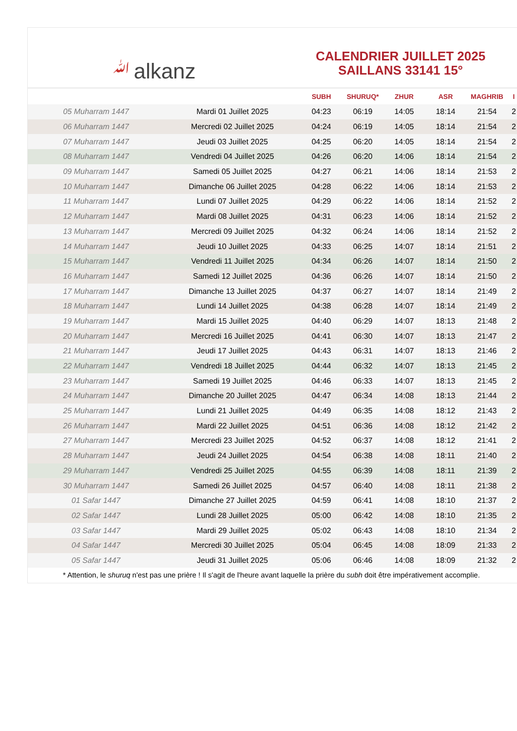ﷲalkanz
CALENDRIER JUILLET 2025
SAILLANS 33141 15°
| | | SUBH | SHURUQ* | ZHUR | ASR | MAGHRIB | I |
| --- | --- | --- | --- | --- | --- | --- | --- |
| 05 Muharram 1447 | Mardi 01 Juillet 2025 | 04:23 | 06:19 | 14:05 | 18:14 | 21:54 | 2 |
| 06 Muharram 1447 | Mercredi 02 Juillet 2025 | 04:24 | 06:19 | 14:05 | 18:14 | 21:54 | 2 |
| 07 Muharram 1447 | Jeudi 03 Juillet 2025 | 04:25 | 06:20 | 14:05 | 18:14 | 21:54 | 2 |
| 08 Muharram 1447 | Vendredi 04 Juillet 2025 | 04:26 | 06:20 | 14:06 | 18:14 | 21:54 | 2 |
| 09 Muharram 1447 | Samedi 05 Juillet 2025 | 04:27 | 06:21 | 14:06 | 18:14 | 21:53 | 2 |
| 10 Muharram 1447 | Dimanche 06 Juillet 2025 | 04:28 | 06:22 | 14:06 | 18:14 | 21:53 | 2 |
| 11 Muharram 1447 | Lundi 07 Juillet 2025 | 04:29 | 06:22 | 14:06 | 18:14 | 21:52 | 2 |
| 12 Muharram 1447 | Mardi 08 Juillet 2025 | 04:31 | 06:23 | 14:06 | 18:14 | 21:52 | 2 |
| 13 Muharram 1447 | Mercredi 09 Juillet 2025 | 04:32 | 06:24 | 14:06 | 18:14 | 21:52 | 2 |
| 14 Muharram 1447 | Jeudi 10 Juillet 2025 | 04:33 | 06:25 | 14:07 | 18:14 | 21:51 | 2 |
| 15 Muharram 1447 | Vendredi 11 Juillet 2025 | 04:34 | 06:26 | 14:07 | 18:14 | 21:50 | 2 |
| 16 Muharram 1447 | Samedi 12 Juillet 2025 | 04:36 | 06:26 | 14:07 | 18:14 | 21:50 | 2 |
| 17 Muharram 1447 | Dimanche 13 Juillet 2025 | 04:37 | 06:27 | 14:07 | 18:14 | 21:49 | 2 |
| 18 Muharram 1447 | Lundi 14 Juillet 2025 | 04:38 | 06:28 | 14:07 | 18:14 | 21:49 | 2 |
| 19 Muharram 1447 | Mardi 15 Juillet 2025 | 04:40 | 06:29 | 14:07 | 18:13 | 21:48 | 2 |
| 20 Muharram 1447 | Mercredi 16 Juillet 2025 | 04:41 | 06:30 | 14:07 | 18:13 | 21:47 | 2 |
| 21 Muharram 1447 | Jeudi 17 Juillet 2025 | 04:43 | 06:31 | 14:07 | 18:13 | 21:46 | 2 |
| 22 Muharram 1447 | Vendredi 18 Juillet 2025 | 04:44 | 06:32 | 14:07 | 18:13 | 21:45 | 2 |
| 23 Muharram 1447 | Samedi 19 Juillet 2025 | 04:46 | 06:33 | 14:07 | 18:13 | 21:45 | 2 |
| 24 Muharram 1447 | Dimanche 20 Juillet 2025 | 04:47 | 06:34 | 14:08 | 18:13 | 21:44 | 2 |
| 25 Muharram 1447 | Lundi 21 Juillet 2025 | 04:49 | 06:35 | 14:08 | 18:12 | 21:43 | 2 |
| 26 Muharram 1447 | Mardi 22 Juillet 2025 | 04:51 | 06:36 | 14:08 | 18:12 | 21:42 | 2 |
| 27 Muharram 1447 | Mercredi 23 Juillet 2025 | 04:52 | 06:37 | 14:08 | 18:12 | 21:41 | 2 |
| 28 Muharram 1447 | Jeudi 24 Juillet 2025 | 04:54 | 06:38 | 14:08 | 18:11 | 21:40 | 2 |
| 29 Muharram 1447 | Vendredi 25 Juillet 2025 | 04:55 | 06:39 | 14:08 | 18:11 | 21:39 | 2 |
| 30 Muharram 1447 | Samedi 26 Juillet 2025 | 04:57 | 06:40 | 14:08 | 18:11 | 21:38 | 2 |
| 01 Safar 1447 | Dimanche 27 Juillet 2025 | 04:59 | 06:41 | 14:08 | 18:10 | 21:37 | 2 |
| 02 Safar 1447 | Lundi 28 Juillet 2025 | 05:00 | 06:42 | 14:08 | 18:10 | 21:35 | 2 |
| 03 Safar 1447 | Mardi 29 Juillet 2025 | 05:02 | 06:43 | 14:08 | 18:10 | 21:34 | 2 |
| 04 Safar 1447 | Mercredi 30 Juillet 2025 | 05:04 | 06:45 | 14:08 | 18:09 | 21:33 | 2 |
| 05 Safar 1447 | Jeudi 31 Juillet 2025 | 05:06 | 06:46 | 14:08 | 18:09 | 21:32 | 2 |
* Attention, le shuruq n'est pas une prière ! Il s'agit de l'heure avant laquelle la prière du subh doit être impérativement accomplie.